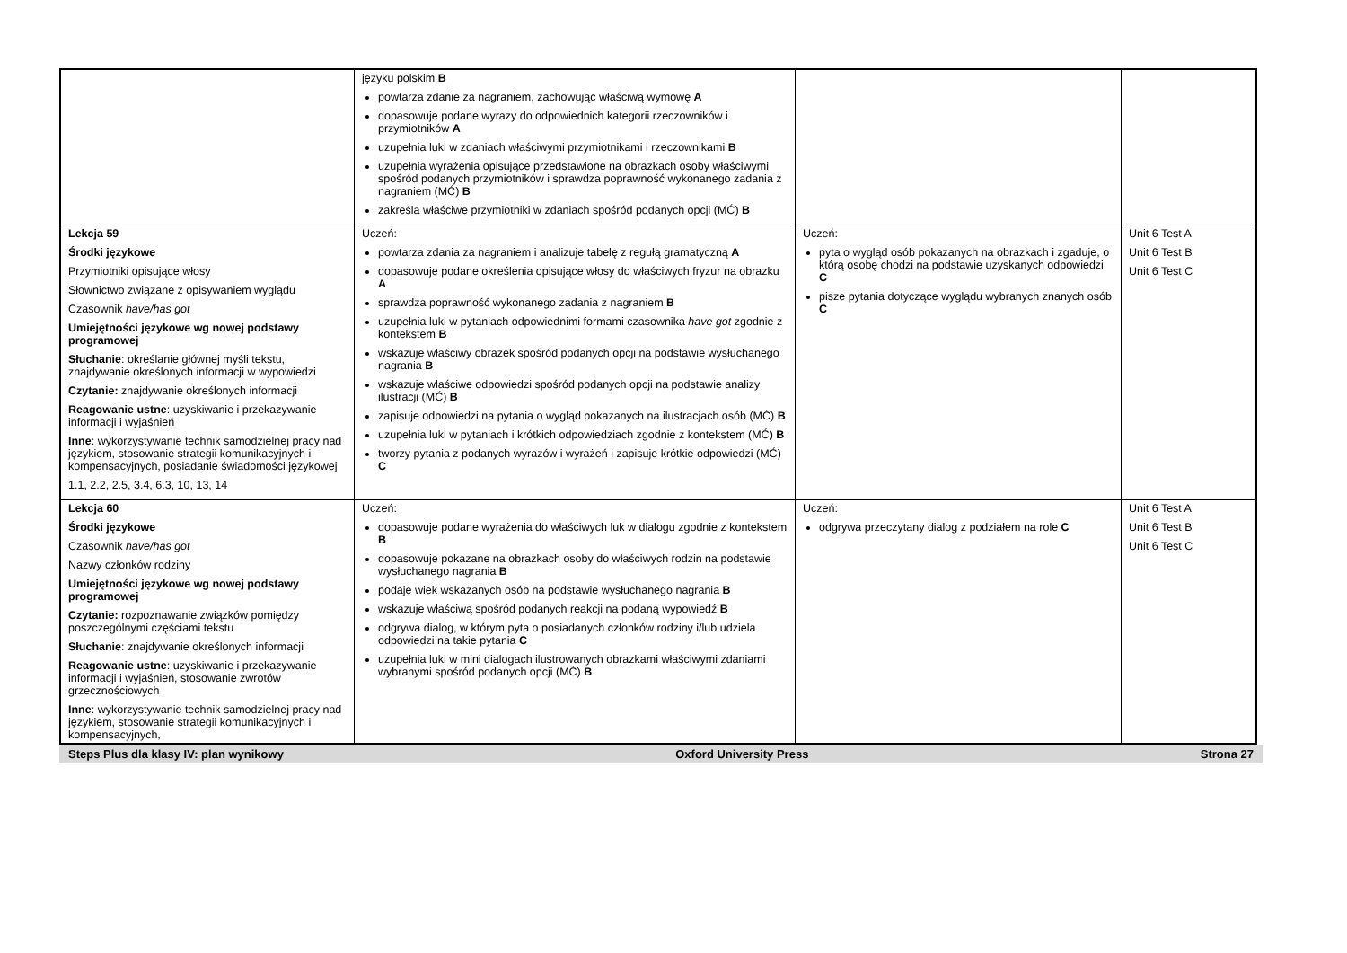| | języku polskim B powtarza zdanie za nagraniem, zachowując właściwą wymowę A dopasowuje podane wyrazy do odpowiednich kategorii rzeczowników i przymiotników A uzupełnia luki w zdaniach właściwymi przymiotnikami i rzeczownikami B uzupełnia wyrażenia opisujące przedstawione na obrazkach osoby właściwymi spośród podanych przymiotników i sprawdza poprawność wykonanego zadania z nagraniem (MĆ) B zakreśla właściwe przymiotniki w zdaniach spośród podanych opcji (MĆ) B | | |
| Lekcja 59 Środki językowe Przymiotniki opisujące włosy Słownictwo związane z opisywaniem wyglądu Czasownik have/has got Umiejętności językowe wg nowej podstawy programowej Słuchanie : określanie głównej myśli tekstu, znajdywanie określonych informacji w wypowiedzi Czytanie: znajdywanie określonych informacji Reagowanie ustne : uzyskiwanie i przekazywanie informacji i wyjaśnień Inne : wykorzystywanie technik samodzielnej pracy nad językiem, stosowanie strategii komunikacyjnych i kompensacyjnych, posiadanie świadomości językowej 1.1, 2.2, 2.5, 3.4, 6.3, 10, 13, 14 | Uczeń: powtarza zdania za nagraniem i analizuje tabelę z regułą gramatyczną A dopasowuje podane określenia opisujące włosy do właściwych fryzur na obrazku A sprawdza poprawność wykonanego zadania z nagraniem B uzupełnia luki w pytaniach odpowiednimi formami czasownika have got zgodnie z kontekstem B wskazuje właściwy obrazek spośród podanych opcji na podstawie wysłuchanego nagrania B wskazuje właściwe odpowiedzi spośród podanych opcji na podstawie analizy ilustracji (MĆ) B zapisuje odpowiedzi na pytania o wygląd pokazanych na ilustracjach osób (MĆ) B uzupełnia luki w pytaniach i krótkich odpowiedziach zgodnie z kontekstem (MĆ) B tworzy pytania z podanych wyrazów i wyrażeń i zapisuje krótkie odpowiedzi (MĆ) C | Uczeń: pyta o wygląd osób pokazanych na obrazkach i zgaduje, o którą osobę chodzi na podstawie uzyskanych odpowiedzi C pisze pytania dotyczące wyglądu wybranych znanych osób C | Unit 6 Test A Unit 6 Test B Unit 6 Test C |
| Lekcja 60 Środki językowe Czasownik have/has got Nazwy członków rodziny Umiejętności językowe wg nowej podstawy programowej Czytanie: rozpoznawanie związków pomiędzy poszczególnymi częściami tekstu Słuchanie : znajdywanie określonych informacji Reagowanie ustne : uzyskiwanie i przekazywanie informacji i wyjaśnień, stosowanie zwrotów grzecznościowych Inne : wykorzystywanie technik samodzielnej pracy nad językiem, stosowanie strategii komunikacyjnych i kompensacyjnych, | Uczeń: dopasowuje podane wyrażenia do właściwych luk w dialogu zgodnie z kontekstem B dopasowuje pokazane na obrazkach osoby do właściwych rodzin na podstawie wysłuchanego nagrania B podaje wiek wskazanych osób na podstawie wysłuchanego nagrania B wskazuje właściwą spośród podanych reakcji na podaną wypowiedź B odgrywa dialog, w którym pyta o posiadanych członków rodziny i/lub udziela odpowiedzi na takie pytania C uzupełnia luki w mini dialogach ilustrowanych obrazkami właściwymi zdaniami wybranymi spośród podanych opcji (MĆ) B | Uczeń: odgrywa przeczytany dialog z podziałem na role C | Unit 6 Test A Unit 6 Test B Unit 6 Test C |
Steps Plus dla klasy IV: plan wynikowy Oxford University Press Strona 27